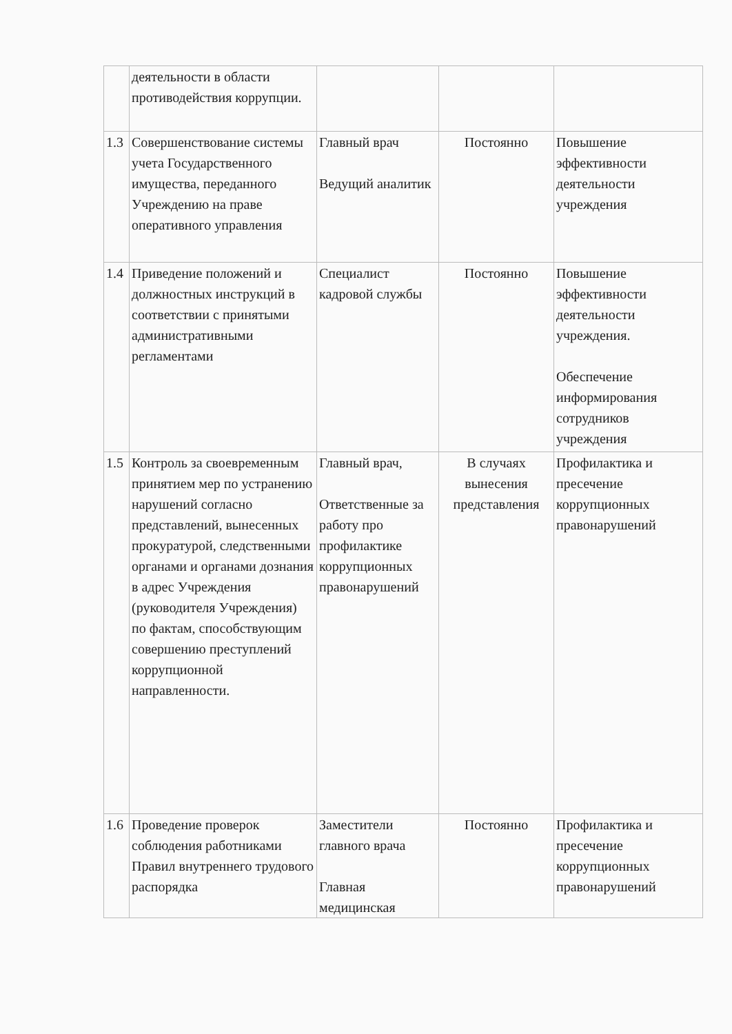| | деятельности в области противодействия коррупции. | | | |
| 1.3 | Совершенствование системы учета Государственного имущества, переданного Учреждению на праве оперативного управления | Главный врач Ведущий аналитик | Постоянно | Повышение эффективности деятельности учреждения |
| 1.4 | Приведение положений и должностных инструкций в соответствии с принятыми административными регламентами | Специалист кадровой службы | Постоянно | Повышение эффективности деятельности учреждения. Обеспечение информирования сотрудников учреждения |
| 1.5 | Контроль за своевременным принятием мер по устранению нарушений согласно представлений, вынесенных прокуратурой, следственными органами и органами дознания в адрес Учреждения (руководителя Учреждения) по фактам, способствующим совершению преступлений коррупционной направленности. | Главный врач, Ответственные за работу про профилактике коррупционных правонарушений | В случаях вынесения представления | Профилактика и пресечение коррупционных правонарушений |
| 1.6 | Проведение проверок соблюдения работниками Правил внутреннего трудового распорядка | Заместители главного врача Главная медицинская | Постоянно | Профилактика и пресечение коррупционных правонарушений |